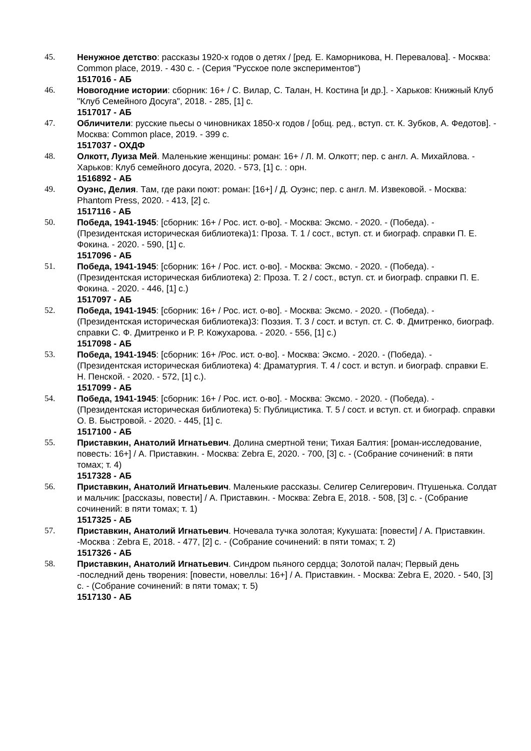45. Ненужное детство: рассказы 1920-х годов о детях / [ред. Е. Каморникова, Н. Перевалова]. - Москва: Common place, 2019. - 430 с. - (Серия "Русское поле экспериментов")
1517016 - АБ
46. Новогодние истории: сборник: 16+ / С. Вилар, С. Талан, Н. Костина [и др.]. - Харьков: Книжный Клуб "Клуб Семейного Досуга", 2018. - 285, [1] с.
1517017 - АБ
47. Обличители: русские пьесы о чиновниках 1850-х годов / [общ. ред., вступ. ст. К. Зубков, А. Федотов]. - Москва: Common place, 2019. - 399 с.
1517037 - ОХДФ
48. Олкотт, Луиза Мей. Маленькие женщины: роман: 16+ / Л. М. Олкотт; пер. с англ. А. Михайлова. - Харьков: Клуб семейного досуга, 2020. - 573, [1] с. : орн.
1516892 - АБ
49. Оуэнс, Делия. Там, где раки поют: роман: [16+] / Д. Оуэнс; пер. с англ. М. Извековой. - Москва: Phantom Press, 2020. - 413, [2] с.
1517116 - АБ
50. Победа, 1941-1945: [сборник: 16+ / Рос. ист. о-во]. - Москва: Эксмо. - 2020. - (Победа). - (Президентская историческая библиотека)1: Проза. Т. 1 / сост., вступ. ст. и биограф. справки П. Е. Фокина. - 2020. - 590, [1] с.
1517096 - АБ
51. Победа, 1941-1945: [сборник: 16+ / Рос. ист. о-во]. - Москва: Эксмо. - 2020. - (Победа). - (Президентская историческая библиотека) 2: Проза. Т. 2 / сост., вступ. ст. и биограф. справки П. Е. Фокина. - 2020. - 446, [1] с.)
1517097 - АБ
52. Победа, 1941-1945: [сборник: 16+ / Рос. ист. о-во]. - Москва: Эксмо. - 2020. - (Победа). - (Президентская историческая библиотека)3: Поэзия. Т. 3 / сост. и вступ. ст. С. Ф. Дмитренко, биограф. справки С. Ф. Дмитренко и Р. Р. Кожухарова. - 2020. - 556, [1] с.)
1517098 - АБ
53. Победа, 1941-1945: [сборник: 16+ /Рос. ист. о-во]. - Москва: Эксмо. - 2020. - (Победа). - (Президентская историческая библиотека) 4: Драматургия. Т. 4 / сост. и вступ. и биограф. справки Е. Н. Пенской. - 2020. - 572, [1] с.).
1517099 - АБ
54. Победа, 1941-1945: [сборник: 16+ / Рос. ист. о-во]. - Москва: Эксмо. - 2020. - (Победа). - (Президентская историческая библиотека) 5: Публицистика. Т. 5 / сост. и вступ. ст. и биограф. справки О. В. Быстровой. - 2020. - 445, [1] с.
1517100 - АБ
55. Приставкин, Анатолий Игнатьевич. Долина смертной тени; Тихая Балтия: [роман-исследование, повесть: 16+] / А. Приставкин. - Москва: Zebra E, 2020. - 700, [3] с. - (Собрание сочинений: в пяти томах; т. 4)
1517328 - АБ
56. Приставкин, Анатолий Игнатьевич. Маленькие рассказы. Селигер Селигерович. Птушенька. Солдат и мальчик: [рассказы, повести] / А. Приставкин. - Москва: Zebra E, 2018. - 508, [3] с. - (Собрание сочинений: в пяти томах; т. 1)
1517325 - АБ
57. Приставкин, Анатолий Игнатьевич. Ночевала тучка золотая; Кукушата: [повести] / А. Приставкин. -Москва : Zebra E, 2018. - 477, [2] с. - (Собрание сочинений: в пяти томах; т. 2)
1517326 - АБ
58. Приставкин, Анатолий Игнатьевич. Синдром пьяного сердца; Золотой палач; Первый день -последний день творения: [повести, новеллы: 16+] / А. Приставкин. - Москва: Zebra E, 2020. - 540, [3] с. - (Собрание сочинений: в пяти томах; т. 5)
1517130 - АБ